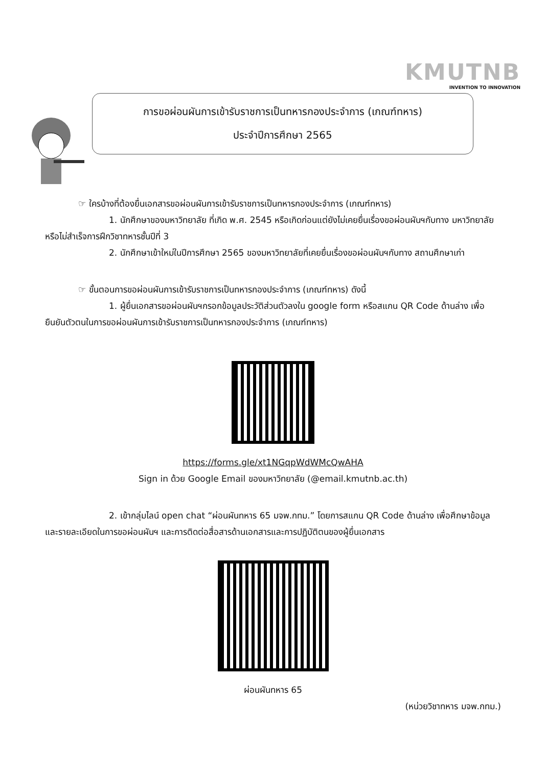KMUTNB
INVENTION TO INNOVATION
การขอผ่อนผันการเข้ารับราชการเป็นทหารกองประจำการ (เกณฑ์ทหาร)
ประจำปีการศึกษา 2565
☞ ใครบ้างที่ต้องยื่นเอกสารขอผ่อนผันการเข้ารับราชการเป็นทหารกองประจำการ (เกณฑ์ทหาร)
1. นักศึกษาของมหาวิทยาลัย ที่เกิด พ.ศ. 2545 หรือเกิดก่อนแต่ยังไม่เคยยื่นเรื่องขอผ่อนผันฯกับทาง มหาวิทยาลัย หรือไม่สำเร็จการฝึกวิชาทหารชั้นปีที่ 3
2. นักศึกษาเข้าใหม่ในปีการศึกษา 2565 ของมหาวิทยาลัยที่เคยยื่นเรื่องขอผ่อนผันฯกับทาง สถานศึกษาเก่า
☞ ขั้นตอนการขอผ่อนผันการเข้ารับราชการเป็นทหารกองประจำการ (เกณฑ์ทหาร) ดังนี้
1. ผู้ยื่นเอกสารขอผ่อนผันฯกรอกข้อมูลประวัติส่วนตัวลงใน google form หรือสแกน QR Code ด้านล่าง เพื่อยืนยันตัวตนในการขอผ่อนผันการเข้ารับราชการเป็นทหารกองประจำการ (เกณฑ์ทหาร)
https://forms.gle/xt1NGqpWdWMcQwAHA
Sign in ด้วย Google Email ของมหาวิทยาลัย (@email.kmutnb.ac.th)
2. เข้ากลุ่มไลน์ open chat “ผ่อนผันทหาร 65 มจพ.กทม.” โดยการสแกน QR Code ด้านล่าง เพื่อศึกษาข้อมูลและรายละเอียดในการขอผ่อนผันฯ และการติดต่อสื่อสารด้านเอกสารและการปฏิบัติตนของผู้ยื่นเอกสาร
ผ่อนผันทหาร 65
(หน่วยวิชาทหาร มจพ.กทม.)